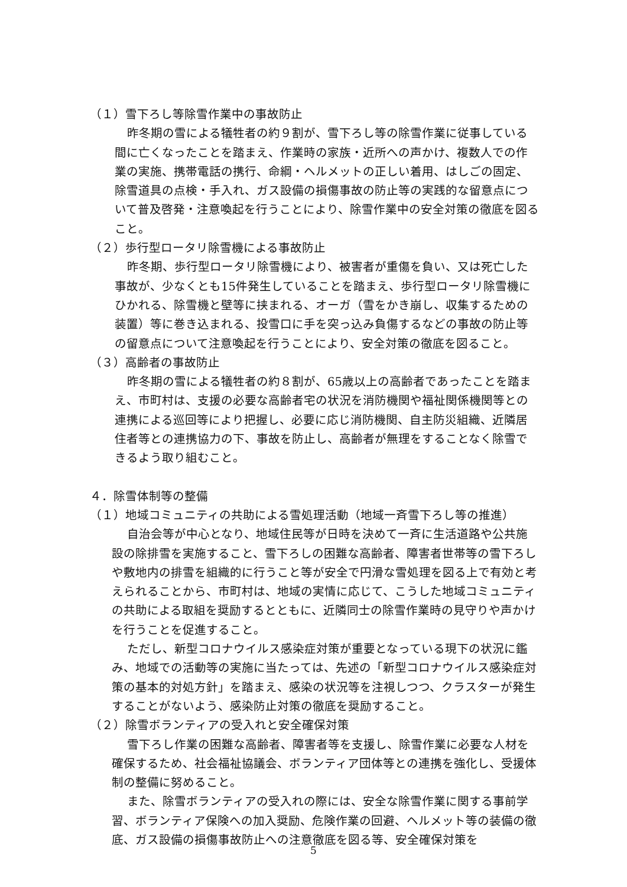（１）雪下ろし等除雪作業中の事故防止
昨冬期の雪による犠牲者の約９割が、雪下ろし等の除雪作業に従事している間に亡くなったことを踏まえ、作業時の家族・近所への声かけ、複数人での作業の実施、携帯電話の携行、命綱・ヘルメットの正しい着用、はしごの固定、除雪道具の点検・手入れ、ガス設備の損傷事故の防止等の実践的な留意点について普及啓発・注意喚起を行うことにより、除雪作業中の安全対策の徹底を図ること。
（２）歩行型ロータリ除雪機による事故防止
昨冬期、歩行型ロータリ除雪機により、被害者が重傷を負い、又は死亡した事故が、少なくとも15件発生していることを踏まえ、歩行型ロータリ除雪機にひかれる、除雪機と壁等に挟まれる、オーガ（雪をかき崩し、収集するための装置）等に巻き込まれる、投雪口に手を突っ込み負傷するなどの事故の防止等の留意点について注意喚起を行うことにより、安全対策の徹底を図ること。
（３）高齢者の事故防止
昨冬期の雪による犠牲者の約８割が、65歳以上の高齢者であったことを踏まえ、市町村は、支援の必要な高齢者宅の状況を消防機関や福祉関係機関等との連携による巡回等により把握し、必要に応じ消防機関、自主防災組織、近隣居住者等との連携協力の下、事故を防止し、高齢者が無理をすることなく除雪できるよう取り組むこと。
４．除雪体制等の整備
（１）地域コミュニティの共助による雪処理活動（地域一斉雪下ろし等の推進）
自治会等が中心となり、地域住民等が日時を決めて一斉に生活道路や公共施設の除排雪を実施すること、雪下ろしの困難な高齢者、障害者世帯等の雪下ろしや敷地内の排雪を組織的に行うこと等が安全で円滑な雪処理を図る上で有効と考えられることから、市町村は、地域の実情に応じて、こうした地域コミュニティの共助による取組を奨励するとともに、近隣同士の除雪作業時の見守りや声かけを行うことを促進すること。
ただし、新型コロナウイルス感染症対策が重要となっている現下の状況に鑑み、地域での活動等の実施に当たっては、先述の「新型コロナウイルス感染症対策の基本的対処方針」を踏まえ、感染の状況等を注視しつつ、クラスターが発生することがないよう、感染防止対策の徹底を奨励すること。
（２）除雪ボランティアの受入れと安全確保対策
雪下ろし作業の困難な高齢者、障害者等を支援し、除雪作業に必要な人材を確保するため、社会福祉協議会、ボランティア団体等との連携を強化し、受援体制の整備に努めること。
また、除雪ボランティアの受入れの際には、安全な除雪作業に関する事前学習、ボランティア保険への加入奨励、危険作業の回避、ヘルメット等の装備の徹底、ガス設備の損傷事故防止への注意徹底を図る等、安全確保対策を
5